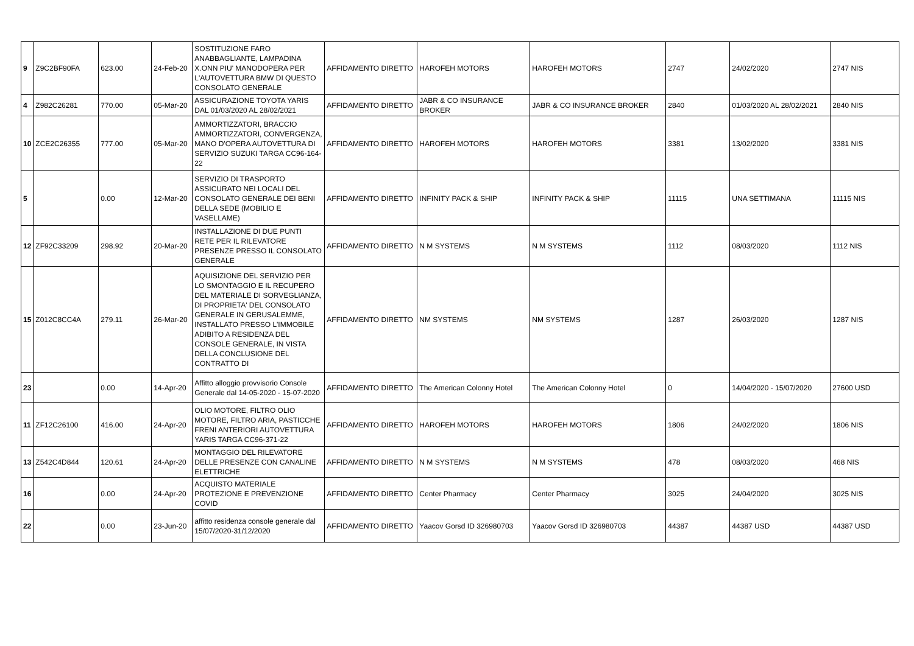| 9 | Z9C2BF90FA | 623.00 | 24-Feb-20 | SOSTITUZIONE FARO ANABBAGLIANTE, LAMPADINA X.ONN PIU' MANODOPERA PER L'AUTOVETTURA BMW DI QUESTO CONSOLATO GENERALE | AFFIDAMENTO DIRETTO | HAROFEH MOTORS | HAROFEH MOTORS | 2747 | 24/02/2020 | 2747 NIS |
| 4 | Z982C26281 | 770.00 | 05-Mar-20 | ASSICURAZIONE TOYOTA YARIS DAL 01/03/2020 AL 28/02/2021 | AFFIDAMENTO DIRETTO | JABR & CO INSURANCE BROKER | JABR & CO INSURANCE BROKER | 2840 | 01/03/2020 AL 28/02/2021 | 2840 NIS |
| 10 | ZCE2C26355 | 777.00 | 05-Mar-20 | AMMORTIZZATORI, BRACCIO AMMORTIZZATORI, CONVERGENZA, MANO D'OPERA AUTOVETTURA DI SERVIZIO SUZUKI TARGA CC96-164-22 | AFFIDAMENTO DIRETTO | HAROFEH MOTORS | HAROFEH MOTORS | 3381 | 13/02/2020 | 3381 NIS |
| 5 | | 0.00 | 12-Mar-20 | SERVIZIO DI TRASPORTO ASSICURATO NEI LOCALI DEL CONSOLATO GENERALE DEI BENI DELLA SEDE (MOBILIO E VASELLAME) | AFFIDAMENTO DIRETTO | INFINITY PACK & SHIP | INFINITY PACK & SHIP | 11115 | UNA SETTIMANA | 11115 NIS |
| 12 | ZF92C33209 | 298.92 | 20-Mar-20 | INSTALLAZIONE DI DUE PUNTI RETE PER IL RILEVATORE PRESENZE PRESSO IL CONSOLATO GENERALE | AFFIDAMENTO DIRETTO | N M SYSTEMS | N M SYSTEMS | 1112 | 08/03/2020 | 1112 NIS |
| 15 | Z012C8CC4A | 279.11 | 26-Mar-20 | AQUISIZIONE DEL SERVIZIO PER LO SMONTAGGIO E IL RECUPERO DEL MATERIALE DI SORVEGLIANZA, DI PROPRIETA' DEL CONSOLATO GENERALE IN GERUSALEMME, INSTALLATO PRESSO L'IMMOBILE ADIBITO A RESIDENZA DEL CONSOLE GENERALE, IN VISTA DELLA CONCLUSIONE DEL CONTRATTO DI | AFFIDAMENTO DIRETTO | NM SYSTEMS | NM SYSTEMS | 1287 | 26/03/2020 | 1287 NIS |
| 23 | | 0.00 | 14-Apr-20 | Affitto alloggio provvisorio Console Generale dal 14-05-2020 - 15-07-2020 | AFFIDAMENTO DIRETTO | The American Colonny Hotel | The American Colonny Hotel | 0 | 14/04/2020 - 15/07/2020 | 27600 USD |
| 11 | ZF12C26100 | 416.00 | 24-Apr-20 | OLIO MOTORE, FILTRO OLIO MOTORE, FILTRO ARIA, PASTICCHE FRENI ANTERIORI AUTOVETTURA YARIS TARGA CC96-371-22 | AFFIDAMENTO DIRETTO | HAROFEH MOTORS | HAROFEH MOTORS | 1806 | 24/02/2020 | 1806 NIS |
| 13 | Z542C4D844 | 120.61 | 24-Apr-20 | MONTAGGIO DEL RILEVATORE DELLE PRESENZE CON CANALINE ELETTRICHE | AFFIDAMENTO DIRETTO | N M SYSTEMS | N M SYSTEMS | 478 | 08/03/2020 | 468 NIS |
| 16 | | 0.00 | 24-Apr-20 | ACQUISTO MATERIALE PROTEZIONE E PREVENZIONE COVID | AFFIDAMENTO DIRETTO | Center Pharmacy | Center Pharmacy | 3025 | 24/04/2020 | 3025 NIS |
| 22 | | 0.00 | 23-Jun-20 | affitto residenza console generale dal 15/07/2020-31/12/2020 | AFFIDAMENTO DIRETTO | Yaacov Gorsd ID 326980703 | Yaacov Gorsd ID 326980703 | 44387 | 44387 USD | 44387 USD |